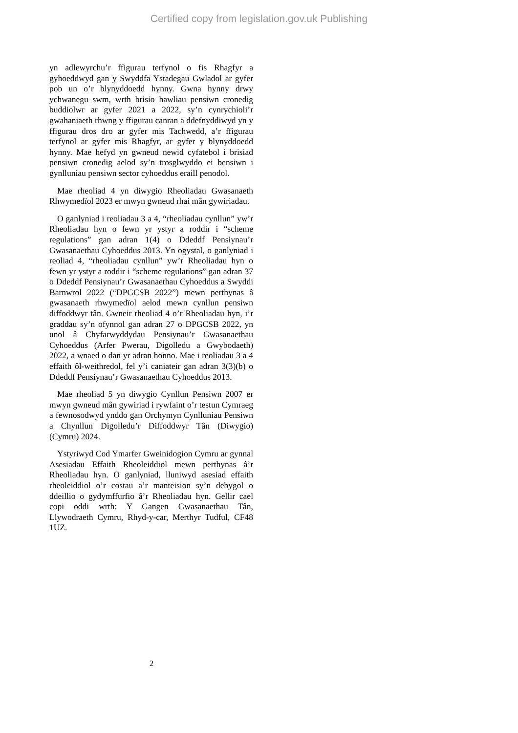Certified copy from legislation.gov.uk Publishing
yn adlewyrchu’r ffigurau terfynol o fis Rhagfyr a gyhoeddwyd gan y Swyddfa Ystadegau Gwladol ar gyfer pob un o’r blynyddoedd hynny. Gwna hynny drwy ychwanegu swm, wrth brisio hawliau pensiwn cronedig buddiolwr ar gyfer 2021 a 2022, sy’n cynrychioli’r gwahaniaeth rhwng y ffigurau canran a ddefnyddiwyd yn y ffigurau dros dro ar gyfer mis Tachwedd, a’r ffigurau terfynol ar gyfer mis Rhagfyr, ar gyfer y blynyddoedd hynny. Mae hefyd yn gwneud newid cyfatebol i brisiad pensiwn cronedig aelod sy’n trosglwyddo ei bensiwn i gynlluniau pensiwn sector cyhoeddus eraill penodol.
Mae rheoliad 4 yn diwygio Rheoliadau Gwasanaeth Rhwymedïol 2023 er mwyn gwneud rhai mân gywiriadau.
O ganlyniad i reoliadau 3 a 4, “rheoliadau cynllun” yw’r Rheoliadau hyn o fewn yr ystyr a roddir i “scheme regulations” gan adran 1(4) o Ddeddf Pensiynau’r Gwasanaethau Cyhoeddus 2013. Yn ogystal, o ganlyniad i reoliad 4, “rheoliadau cynllun” yw’r Rheoliadau hyn o fewn yr ystyr a roddir i “scheme regulations” gan adran 37 o Ddeddf Pensiynau’r Gwasanaethau Cyhoeddus a Swyddi Barnwrol 2022 (“DPGCSB 2022”) mewn perthynas â gwasanaeth rhwymedïol aelod mewn cynllun pensiwn diffoddwyr tân. Gwneir rheoliad 4 o’r Rheoliadau hyn, i’r graddau sy’n ofynnol gan adran 27 o DPGCSB 2022, yn unol â Chyfarwyddydau Pensiynau’r Gwasanaethau Cyhoeddus (Arfer Pwerau, Digolledu a Gwybodaeth) 2022, a wnaed o dan yr adran honno. Mae i reoliadau 3 a 4 effaith ôl-weithredol, fel y’i caniateir gan adran 3(3)(b) o Ddeddf Pensiynau’r Gwasanaethau Cyhoeddus 2013.
Mae rheoliad 5 yn diwygio Cynllun Pensiwn 2007 er mwyn gwneud mân gywiriad i rywfaint o’r testun Cymraeg a fewnosodwyd ynddo gan Orchymyn Cynlluniau Pensiwn a Chynllun Digolledu’r Diffoddwyr Tân (Diwygio) (Cymru) 2024.
Ystyriwyd Cod Ymarfer Gweinidogion Cymru ar gynnal Asesiadau Effaith Rheoleiddiol mewn perthynas â’r Rheoliadau hyn. O ganlyniad, lluniwyd asesiad effaith rheoleiddiol o’r costau a’r manteision sy’n debygol o ddeillio o gydymffurfio â’r Rheoliadau hyn. Gellir cael copi oddi wrth: Y Gangen Gwasanaethau Tân, Llywodraeth Cymru, Rhyd-y-car, Merthyr Tudful, CF48 1UZ.
2